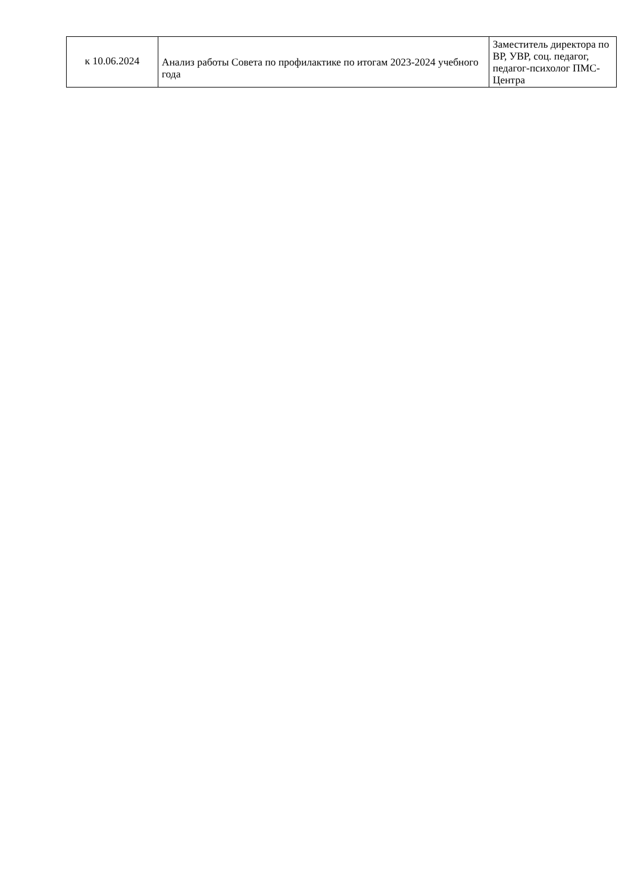| к 10.06.2024 | Анализ работы Совета по профилактике по итогам 2023-2024 учебного года | Заместитель директора по ВР, УВР, соц. педагог, педагог-психолог ПМС-Центра |